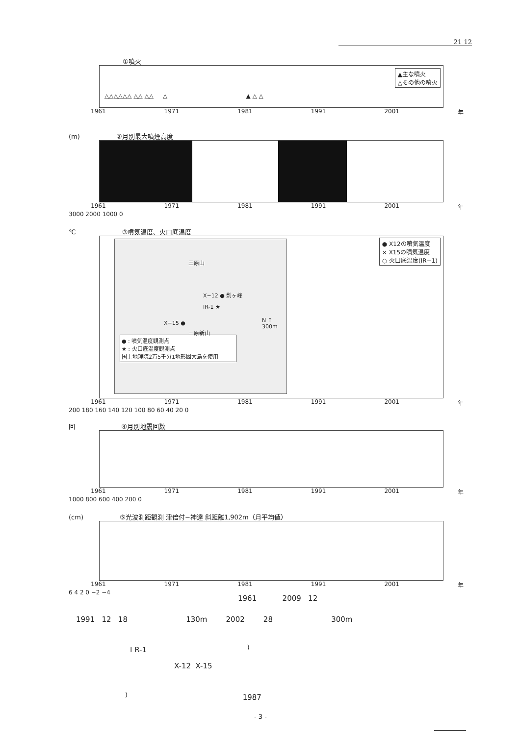21 12
①噴火
▲主な噴火
△その他の噴火
△△△△△△ △△ △△ △ ▲ △ △
1961 1971 1981 1991 2001 年
(m) ②月別最大噴煙高度
1961 1971 1981 1991 2001 年
3000 2000 1000 0
℃ ③噴気温度、火口底温度
三原山
X−12 ● 剣ヶ峰
IR-1 ★
X−15 ●
三原新山
N ↑
300m
● : 噴気温度観測点
★ : 火口底温度観測点
国土地理院2万5千分1地形図大島を使用
● X12の噴気温度
× X15の噴気温度
○ 火口底温度(IR−1)
1961 1971 1981 1991 2001 年
200 180 160 140 120 100 80 60 40 20 0
回 ④月別地震回数
1961 1971 1981 1991 2001 年
1000 800 600 400 200 0
(cm) ⑤光波測距観測 津倍付−神達 斜距離1,902m（月平均値）
1961 1971 1981 1991 2001 年
6 4 2 0 −2 −4
1961 2009 12
1991 12 18 130m 2002 28 300m
I R-1 <sup>)</sup>
X-12 X-15
<sup>)</sup> 1987
- 3 -